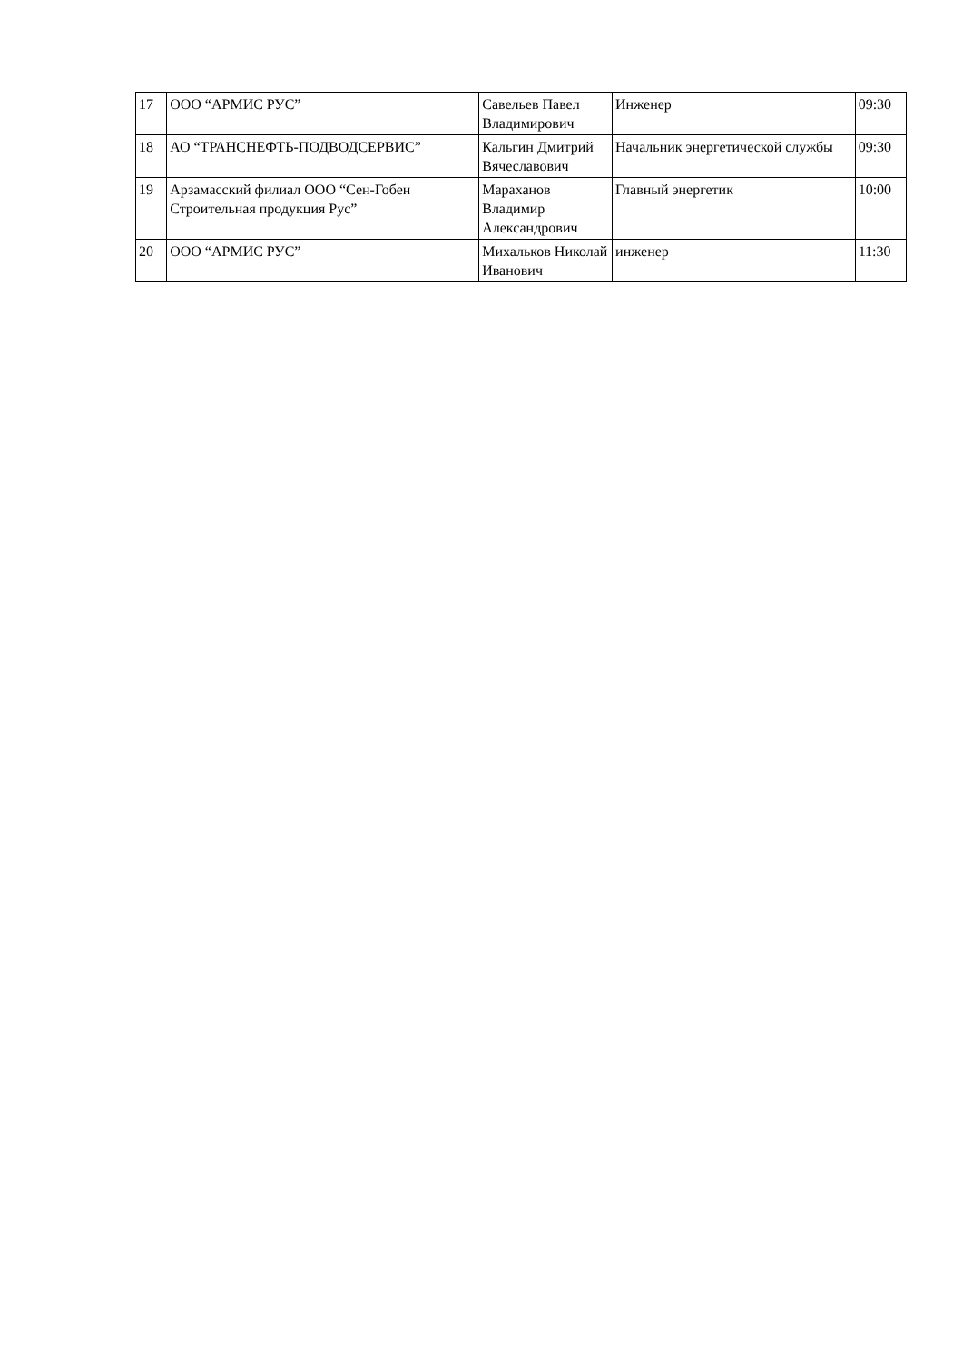| 17 | ООО “АРМИС РУС” | Савельев Павел Владимирович | Инженер | 09:30 |
| 18 | АО “ТРАНСНЕФТЬ-ПОДВОДСЕРВИС” | Кальгин Дмитрий Вячеславович | Начальник энергетической службы | 09:30 |
| 19 | Арзамасский филиал ООО “Сен-Гобен Строительная продукция Рус” | Мараханов Владимир Александрович | Главный энергетик | 10:00 |
| 20 | ООО “АРМИС РУС” | Михальков Николай Иванович | инженер | 11:30 |